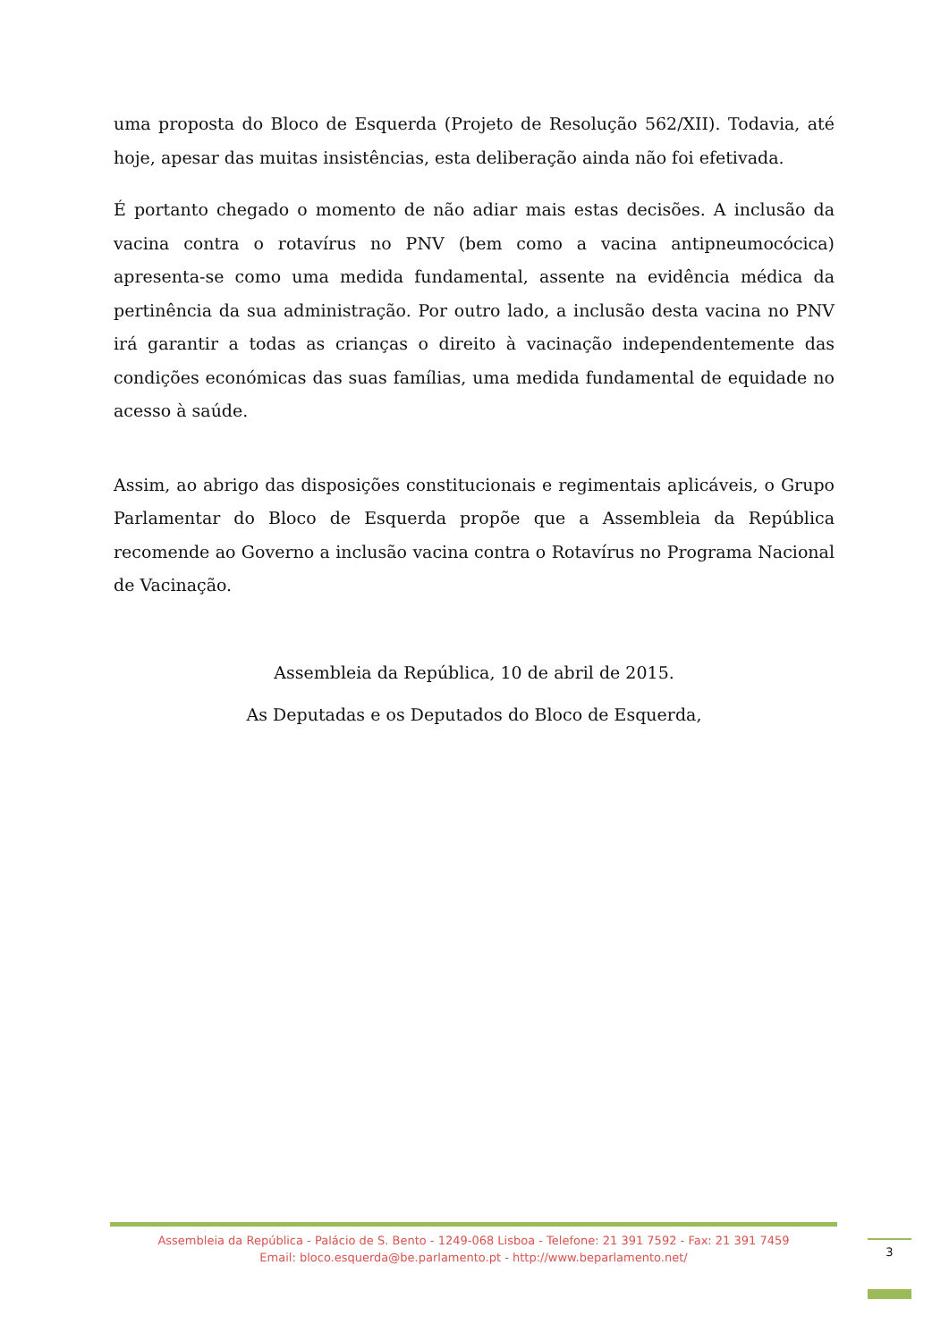uma proposta do Bloco de Esquerda (Projeto de Resolução 562/XII). Todavia, até hoje, apesar das muitas insistências, esta deliberação ainda não foi efetivada.
É portanto chegado o momento de não adiar mais estas decisões. A inclusão da vacina contra o rotavírus no PNV (bem como a vacina antipneumocócica) apresenta-se como uma medida fundamental, assente na evidência médica da pertinência da sua administração. Por outro lado, a inclusão desta vacina no PNV irá garantir a todas as crianças o direito à vacinação independentemente das condições económicas das suas famílias, uma medida fundamental de equidade no acesso à saúde.
Assim, ao abrigo das disposições constitucionais e regimentais aplicáveis, o Grupo Parlamentar do Bloco de Esquerda propõe que a Assembleia da República recomende ao Governo a inclusão vacina contra o Rotavírus no Programa Nacional de Vacinação.
Assembleia da República, 10 de abril de 2015.
As Deputadas e os Deputados do Bloco de Esquerda,
Assembleia da República - Palácio de S. Bento - 1249-068 Lisboa - Telefone: 21 391 7592 - Fax: 21 391 7459
Email: bloco.esquerda@be.parlamento.pt - http://www.beparlamento.net/
3